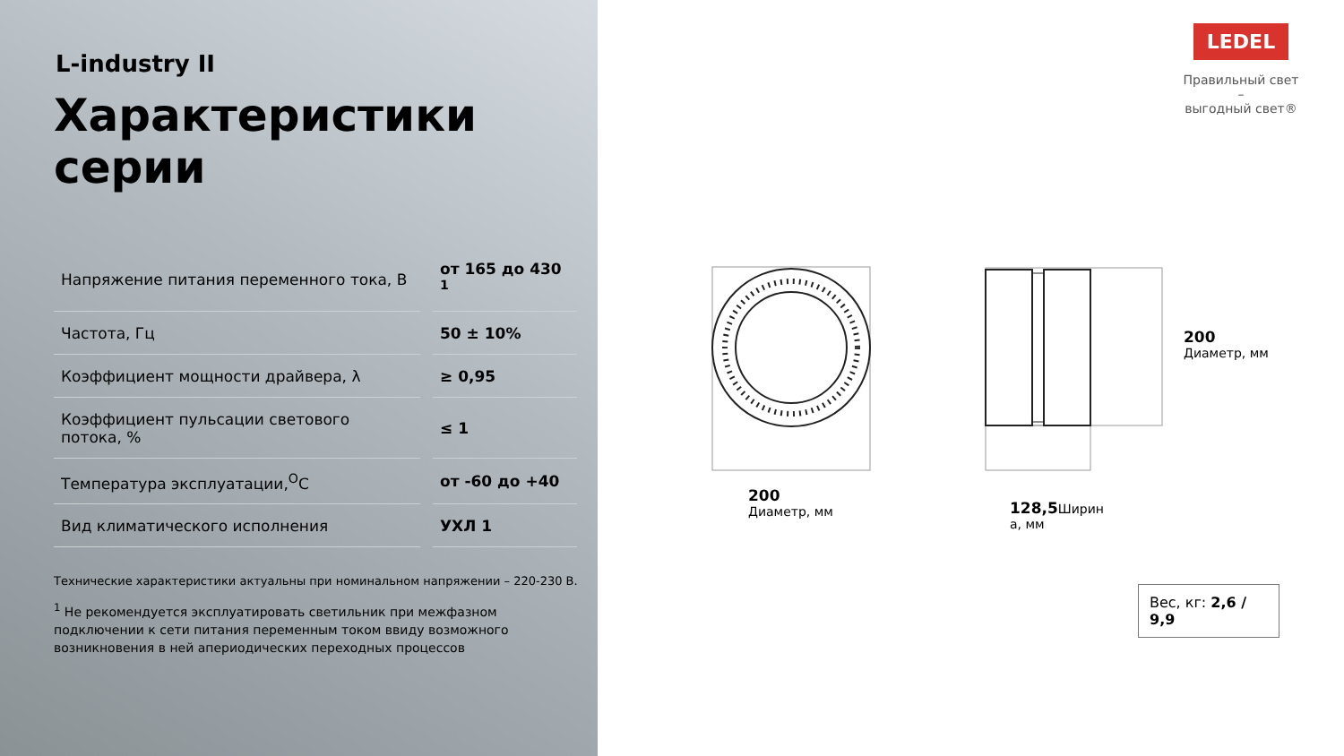L-industry II
Характеристики серии
| Напряжение питания переменного тока, В | от 165 до 430 <sup>1</sup> |
| Частота, Гц | 50 ± 10% |
| Коэффициент мощности драйвера, λ | ≥ 0,95 |
| Коэффициент пульсации светового потока, % | ≤ 1 |
| Температура эксплуатации,<sup>О</sup>С | от -60 до +40 |
| Вид климатического исполнения | УХЛ 1 |
Технические характеристики актуальны при номинальном напряжении – 220-230 В.
<sup>1</sup> Не рекомендуется эксплуатировать светильник при межфазном подключении к сети питания переменным током ввиду возможного возникновения в ней апериодических переходных процессов
LEDEL
Правильный свет –
выгодный свет®
200
Диаметр, мм
128,5 Ширин
а, мм
200
Диаметр, мм
Вес, кг: 2,6 / 9,9